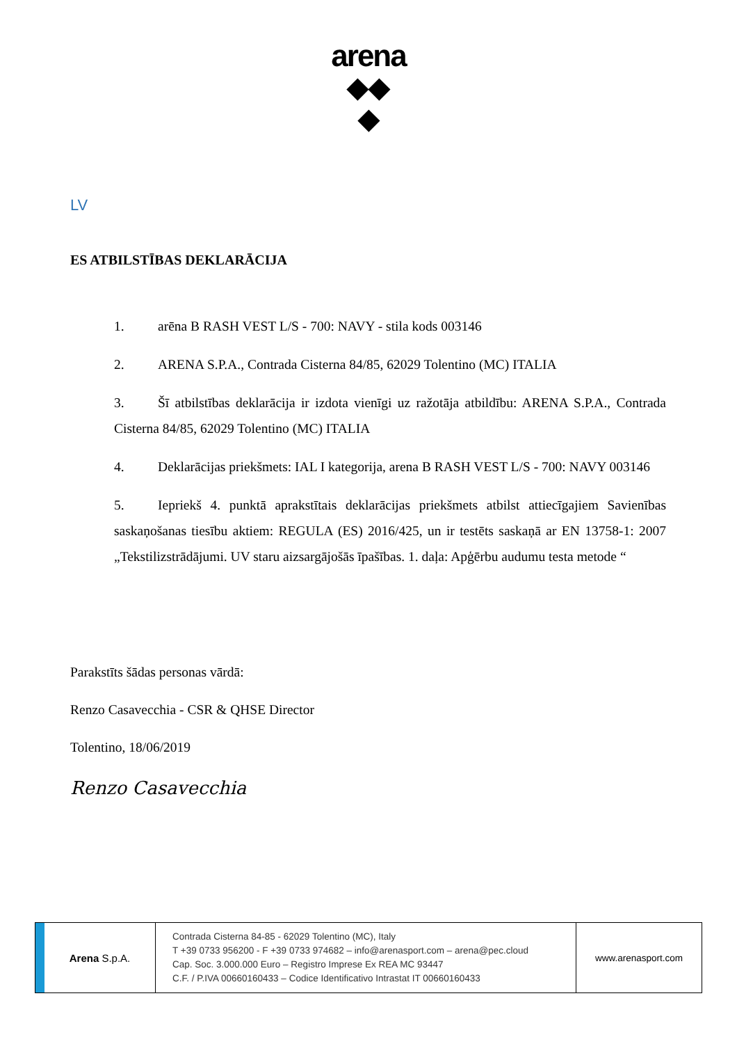arena
◆◆
◆
LV
ES ATBILSTĪBAS DEKLARĀCIJA
1. arēna B RASH VEST L/S - 700: NAVY - stila kods 003146
2. ARENA S.P.A., Contrada Cisterna 84/85, 62029 Tolentino (MC) ITALIA
3. Šī atbilstības deklarācija ir izdota vienīgi uz ražotāja atbildību: ARENA S.P.A., Contrada Cisterna 84/85, 62029 Tolentino (MC) ITALIA
4. Deklarācijas priekšmets: IAL I kategorija, arena B RASH VEST L/S - 700: NAVY 003146
5. Iepriekš 4. punktā aprakstītais deklarācijas priekšmets atbilst attiecīgajiem Savienības saskaņošanas tiesību aktiem: REGULA (ES) 2016/425, un ir testēts saskaņā ar EN 13758-1: 2007 „Tekstilizstrādājumi. UV staru aizsargājošās īpašības. 1. daļa: Apģērbu audumu testa metode “
Parakstīts šādas personas vārdā:
Renzo Casavecchia - CSR & QHSE Director
Tolentino, 18/06/2019
Renzo Casavecchia
Arena S.p.A.
Contrada Cisterna 84-85 - 62029 Tolentino (MC), Italy
T +39 0733 956200 - F +39 0733 974682 – info@arenasport.com – arena@pec.cloud
Cap. Soc. 3.000.000 Euro – Registro Imprese Ex REA MC 93447
C.F. / P.IVA 00660160433 – Codice Identificativo Intrastat IT 00660160433
www.arenasport.com